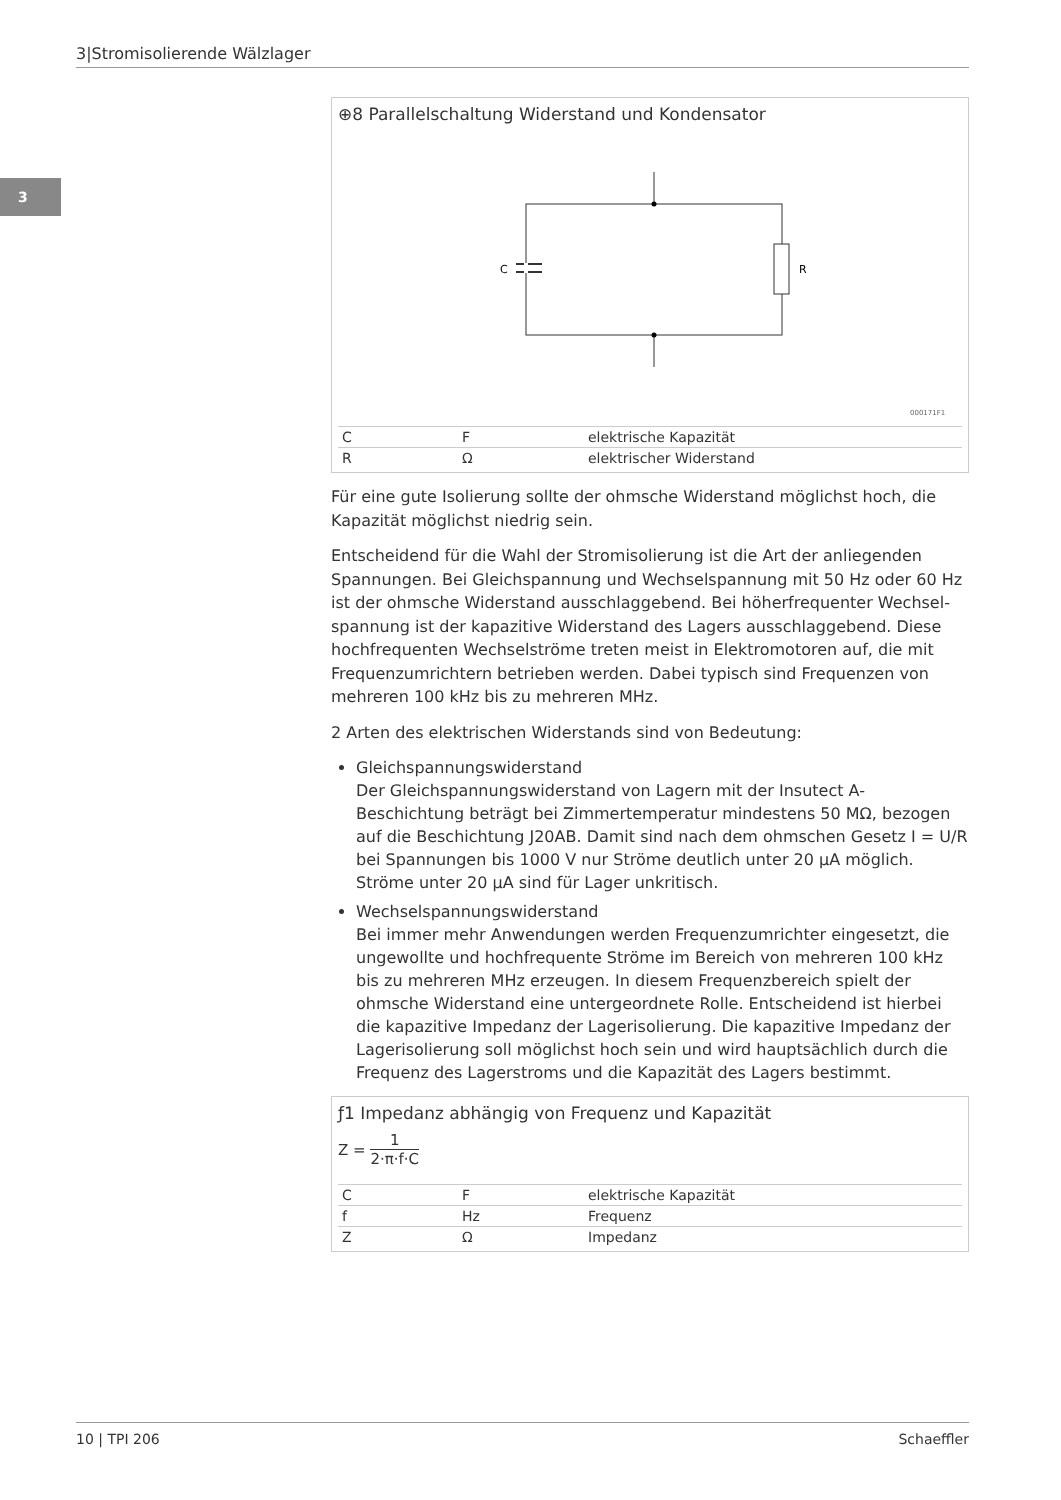3|Stromisolierende Wälzlager
3
⊕8 Parallelschaltung Widerstand und Kondensator
C
R
000171F1
| C | F | elektrische Kapazität |
| R | Ω | elektrischer Widerstand |
Für eine gute Isolierung sollte der ohmsche Widerstand möglichst hoch, die Kapazität möglichst niedrig sein.
Entscheidend für die Wahl der Stromisolierung ist die Art der anliegenden Spannungen. Bei Gleichspannung und Wechselspannung mit 50 Hz oder 60 Hz ist der ohmsche Widerstand ausschlaggebend. Bei höherfrequenter Wechsel­spannung ist der kapazitive Widerstand des Lagers ausschlaggebend. Diese hochfrequenten Wechselströme treten meist in Elektromotoren auf, die mit Frequenzumrichtern betrieben werden. Dabei typisch sind Frequenzen von mehreren 100 kHz bis zu mehreren MHz.
2 Arten des elektrischen Widerstands sind von Bedeutung:
Gleichspannungswiderstand
Der Gleichspannungswiderstand von Lagern mit der Insutect A-Beschichtung beträgt bei Zimmertemperatur mindestens 50 MΩ, bezogen auf die Beschichtung J20AB. Damit sind nach dem ohmschen Gesetz I = U/R bei Spannungen bis 1000 V nur Ströme deutlich unter 20 µA möglich. Ströme unter 20 µA sind für Lager unkritisch.
Wechselspannungswiderstand
Bei immer mehr Anwendungen werden Frequenzumrichter eingesetzt, die ungewollte und hochfrequente Ströme im Bereich von mehreren 100 kHz bis zu mehreren MHz erzeugen. In diesem Frequenzbereich spielt der ohmsche Widerstand eine untergeordnete Rolle. Entscheidend ist hierbei die kapazitive Impedanz der Lagerisolierung. Die kapazitive Impedanz der Lagerisolierung soll möglichst hoch sein und wird hauptsächlich durch die Frequenz des Lagerstroms und die Kapazität des Lagers bestimmt.
ƒ1 Impedanz abhängig von Frequenz und Kapazität
Z = 1 2·π·f·C
| C | F | elektrische Kapazität |
| f | Hz | Frequenz |
| Z | Ω | Impedanz |
10 | TPI 206 Schaeffler